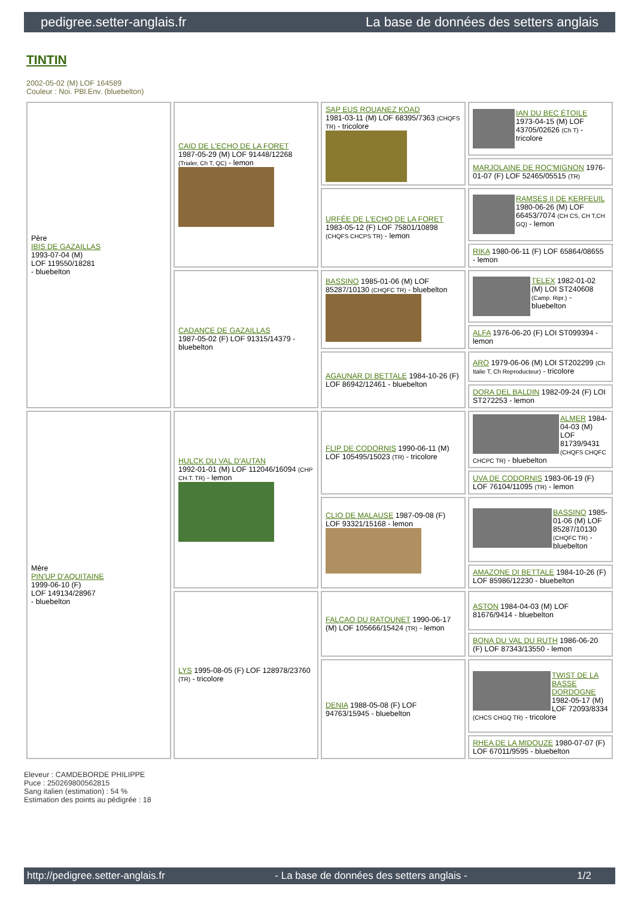pedigree.setter-anglais.fr La base de données des setters anglais
TINTIN
2002-05-02 (M) LOF 164589
Couleur : Noi. PBl.Env. (bluebelton)
| Père IBIS DE GAZAILLAS 1993-07-04 (M) LOF 119550/18281 - bluebelton | CAID DE L'ECHO DE LA FORET 1987-05-29 (M) LOF 91448/12268 (Trialer, Ch T, QC) - lemon | SAP EUS ROUANEZ KOAD 1981-03-11 (M) LOF 68395/7363 (CHQFS TR) - tricolore | IAN DU BEC ÉTOILE 1973-04-15 (M) LOF 43705/02626 (Ch T) - tricolore |
| | | | MARJOLAINE DE ROC'MIGNON 1976-01-07 (F) LOF 52465/05515 (TR) |
| | | URFÉE DE L'ECHO DE LA FORET 1983-05-12 (F) LOF 75801/10898 (CHQFS CHCPS TR) - lemon | RAMSES II DE KERFEUIL 1980-06-26 (M) LOF 66453/7074 (CH CS, CH T,CH GQ) - lemon |
| | | | RIKA 1980-06-11 (F) LOF 65864/08655 - lemon |
| | CADANCE DE GAZAILLAS 1987-05-02 (F) LOF 91315/14379 - bluebelton | BASSINO 1985-01-06 (M) LOF 85287/10130 (CHQFC TR) - bluebelton | TELEX 1982-01-02 (M) LOI ST240608 (Camp. Ripr.) - bluebelton |
| | | | ALFA 1976-06-20 (F) LOI ST099394 - lemon |
| | | AGAUNAR DI BETTALE 1984-10-26 (F) LOF 86942/12461 - bluebelton | ARO 1979-06-06 (M) LOI ST202299 (Ch Italie T, Ch Reproducteur) - tricolore |
| | | | DORA DEL BALDIN 1982-09-24 (F) LOI ST272253 - lemon |
| Mère PIN'UP D'AQUITAINE 1999-06-10 (F) LOF 149134/28967 - bluebelton | HULCK DU VAL D'AUTAN 1992-01-01 (M) LOF 112046/16094 (CHP CH.T. TR) - lemon | FLIP DE CODORNIS 1990-06-11 (M) LOF 105495/15023 (TR) - tricolore | ALMER 1984-04-03 (M) LOF 81739/9431 (CHQFS CHQFC CHCPC TR) - bluebelton |
| | | | UVA DE CODORNIS 1983-06-19 (F) LOF 76104/11095 (TR) - lemon |
| | | CLIO DE MALAUSE 1987-09-08 (F) LOF 93321/15168 - lemon | BASSINO 1985-01-06 (M) LOF 85287/10130 (CHQFC TR) - bluebelton |
| | | | AMAZONE DI BETTALE 1984-10-26 (F) LOF 85986/12230 - bluebelton |
| | LYS 1995-08-05 (F) LOF 128978/23760 (TR) - tricolore | FALCAO DU RATOUNET 1990-06-17 (M) LOF 105666/15424 (TR) - lemon | ASTON 1984-04-03 (M) LOF 81676/9414 - bluebelton |
| | | | BONA DU VAL DU RUTH 1986-06-20 (F) LOF 87343/13550 - lemon |
| | | DENIA 1988-05-08 (F) LOF 94763/15945 - bluebelton | TWIST DE LA BASSE DORDOGNE 1982-05-17 (M) LOF 72093/8334 (CHCS CHGQ TR) - tricolore |
| | | | RHEA DE LA MIDOUZE 1980-07-07 (F) LOF 67011/9595 - bluebelton |
Eleveur : CAMDEBORDE PHILIPPE
Puce : 250269800562815
Sang italien (estimation) : 54 %
Estimation des points au pédigrée : 18
http://pedigree.setter-anglais.fr - La base de données des setters anglais - 1/2